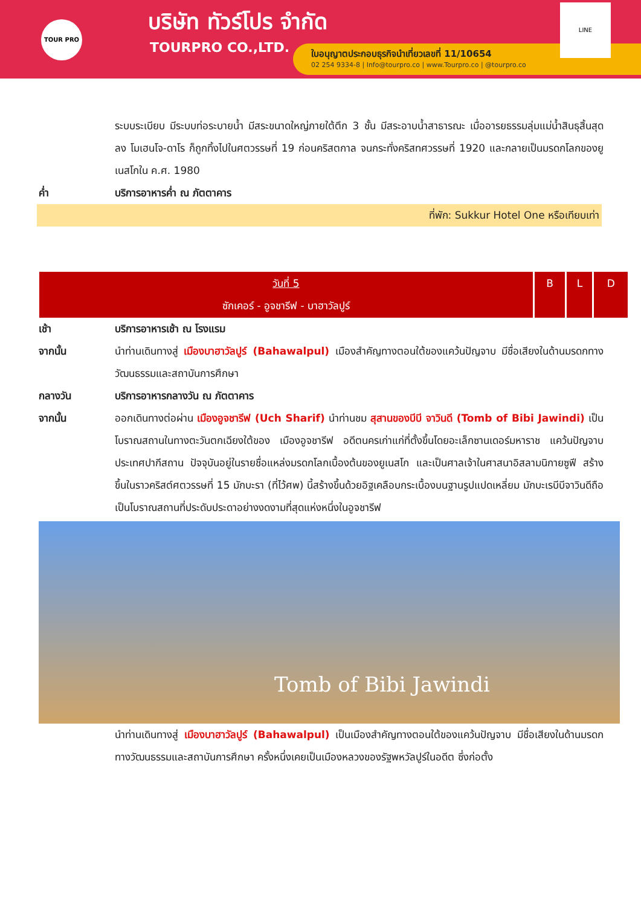TOUR PRO บริษัท ทัวร์โปร จำกัด
TOURPRO CO.,LTD.
ใบอนุญาตประกอบธุรกิจนำเที่ยวเลขที่ 11/10654
02 254 9334-8 | Info@tourpro.co | www.Tourpro.co | @tourpro.co
LINE
ระบบระเบียบ มีระบบท่อระบายน้ำ มีสระขนาดใหญ่ภายใต้ตึก 3 ชั้น มีสระอาบน้ำสาธารณะ เมื่ออารยธรรมลุ่มแม่น้ำสินธุสิ้นสุดลง โมเฮนโจ-ดาโร ก็ถูกทิ้งไปในศตวรรษที่ 19 ก่อนคริสตกาล จนกระทั่งคริสทศวรรษที่ 1920 และกลายเป็นมรดกโลกของยูเนสโกใน ค.ศ. 1980
ค่ำ บริการอาหารค่ำ ณ ภัตตาคาร
ที่พัก: Sukkur Hotel One หรือเทียบเท่า
| วันที่ 5 ซักเคอร์ - อูจชารีฟ - บาฮาวัลปูร์ | B | L | D |
เช้า บริการอาหารเช้า ณ โรงแรม
จากนั้น นำท่านเดินทางสู่ เมืองบาฮาวัลปูร์ (Bahawalpul) เมืองสำคัญทางตอนใต้ของแคว้นปัญจาบ มีชื่อเสียงในด้านมรดกทางวัฒนธรรมและสถาบันการศึกษา
กลางวัน บริการอาหารกลางวัน ณ ภัตตาคาร
จากนั้น ออกเดินทางต่อผ่าน เมืองอูจชารีฟ (Uch Sharif) นำท่านชม สุสานของบีบี จาวินดี (Tomb of Bibi Jawindi) เป็นโบราณสถานในทางตะวันตกเฉียงใต้ของ เมืองอูจชารีฟ อดีตนครเก่าแก่ที่ตั้งขึ้นโดยอะเล็กซานเดอร์มหาราช แคว้นปัญจาบ ประเทศปากีสถาน ปัจจุบันอยู่ในรายชื่อแหล่งมรดกโลกเบื้องต้นของยูเนสโก และเป็นศาลเจ้าในศาสนาอิสลามนิกายซูฟี สร้างขึ้นในราวคริสต์ศตวรรษที่ 15 มักบะรา (ที่ไว้ศพ) นี้สร้างขึ้นด้วยอิฐเคลือบกระเบื้องบนฐานรูปแปดเหลี่ยม มักบะเรบีบีจาวินดีถือเป็นโบราณสถานที่ประดับประดาอย่างงดงามที่สุดแห่งหนึ่งในอูจชารีฟ
Tomb of Bibi Jawindi
นำท่านเดินทางสู่ เมืองบาฮาวัลปูร์ (Bahawalpul) เป็นเมืองสำคัญทางตอนใต้ของแคว้นปัญจาบ มีชื่อเสียงในด้านมรดกทางวัฒนธรรมและสถาบันการศึกษา ครั้งหนึ่งเคยเป็นเมืองหลวงของรัฐพหวัลปูร์ในอดีต ซึ่งก่อตั้ง